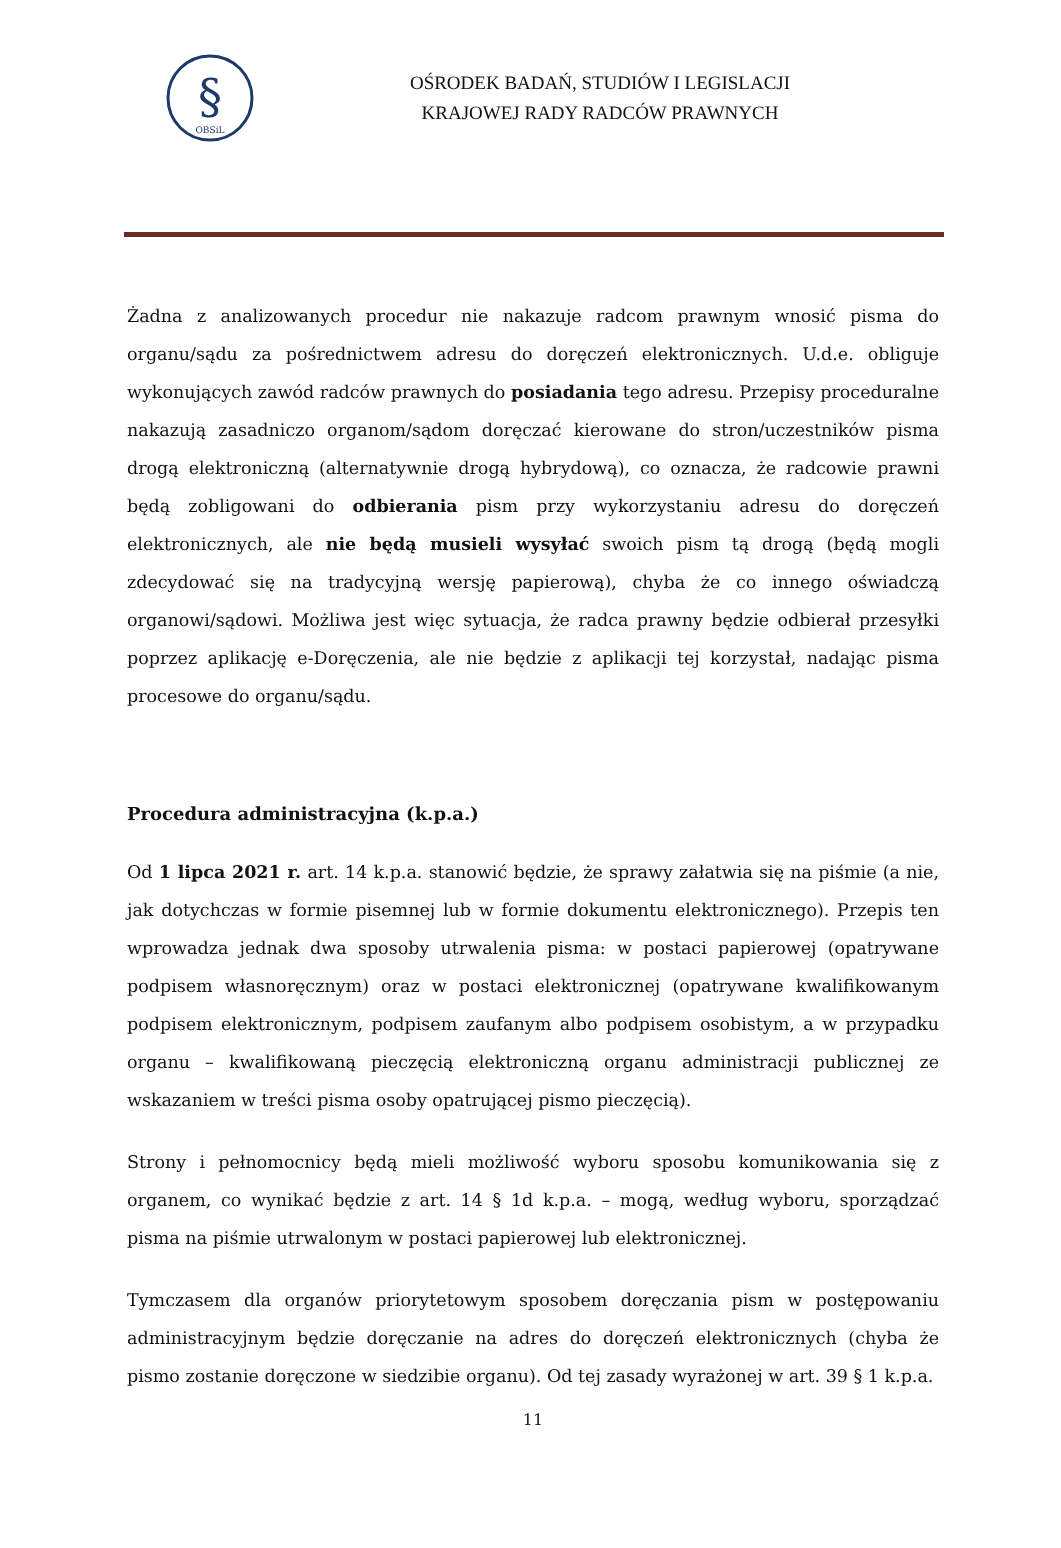§
OBSiL
OŚRODEK BADAŃ, STUDIÓW I LEGISLACJI
KRAJOWEJ RADY RADCÓW PRAWNYCH
Żadna z analizowanych procedur nie nakazuje radcom prawnym wnosić pisma do organu/sądu za pośrednictwem adresu do doręczeń elektronicznych. U.d.e. obliguje wykonujących zawód radców prawnych do posiadania tego adresu. Przepisy proceduralne nakazują zasadniczo organom/sądom doręczać kierowane do stron/uczestników pisma drogą elektroniczną (alternatywnie drogą hybrydową), co oznacza, że radcowie prawni będą zobligowani do odbierania pism przy wykorzystaniu adresu do doręczeń elektronicznych, ale nie będą musieli wysyłać swoich pism tą drogą (będą mogli zdecydować się na tradycyjną wersję papierową), chyba że co innego oświadczą organowi/sądowi. Możliwa jest więc sytuacja, że radca prawny będzie odbierał przesyłki poprzez aplikację e-Doręczenia, ale nie będzie z aplikacji tej korzystał, nadając pisma procesowe do organu/sądu.
Procedura administracyjna (k.p.a.)
Od 1 lipca 2021 r. art. 14 k.p.a. stanowić będzie, że sprawy załatwia się na piśmie (a nie, jak dotychczas w formie pisemnej lub w formie dokumentu elektronicznego). Przepis ten wprowadza jednak dwa sposoby utrwalenia pisma: w postaci papierowej (opatrywane podpisem własnoręcznym) oraz w postaci elektronicznej (opatrywane kwalifikowanym podpisem elektronicznym, podpisem zaufanym albo podpisem osobistym, a w przypadku organu – kwalifikowaną pieczęcią elektroniczną organu administracji publicznej ze wskazaniem w treści pisma osoby opatrującej pismo pieczęcią).
Strony i pełnomocnicy będą mieli możliwość wyboru sposobu komunikowania się z organem, co wynikać będzie z art. 14 § 1d k.p.a. – mogą, według wyboru, sporządzać pisma na piśmie utrwalonym w postaci papierowej lub elektronicznej.
Tymczasem dla organów priorytetowym sposobem doręczania pism w postępowaniu administracyjnym będzie doręczanie na adres do doręczeń elektronicznych (chyba że pismo zostanie doręczone w siedzibie organu). Od tej zasady wyrażonej w art. 39 § 1 k.p.a.
11